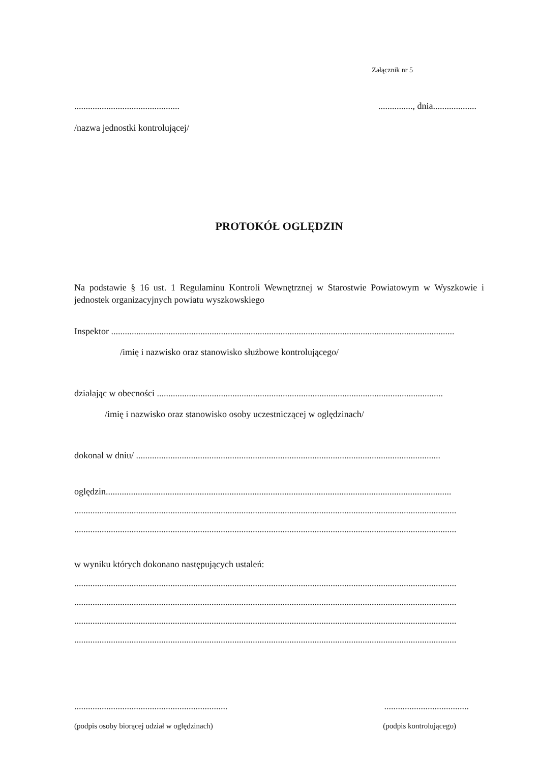Załącznik nr 5
............................................................., dnia...................
/nazwa jednostki kontrolującej/
PROTOKÓŁ OGLĘDZIN
Na podstawie § 16 ust. 1 Regulaminu Kontroli Wewnętrznej w Starostwie Powiatowym w Wyszkowie i jednostek organizacyjnych powiatu wyszkowskiego
Inspektor ......................................................................................................................................................
/imię i nazwisko oraz stanowisko służbowe kontrolującego/
działając w obecności .............................................................................................................................
/imię i nazwisko oraz stanowisko osoby uczestniczącej w oględzinach/
dokonał w dniu/ .....................................................................................................................................
oględzin.......................................................................................................................................................
.......................................................................................................................................................................
.......................................................................................................................................................................
w wyniku których dokonano następujących ustaleń:
.......................................................................................................................................................................
.......................................................................................................................................................................
.......................................................................................................................................................................
.......................................................................................................................................................................
........................................................................................................
(podpis osoby biorącej udział w oględzinach) (podpis kontrolującego)